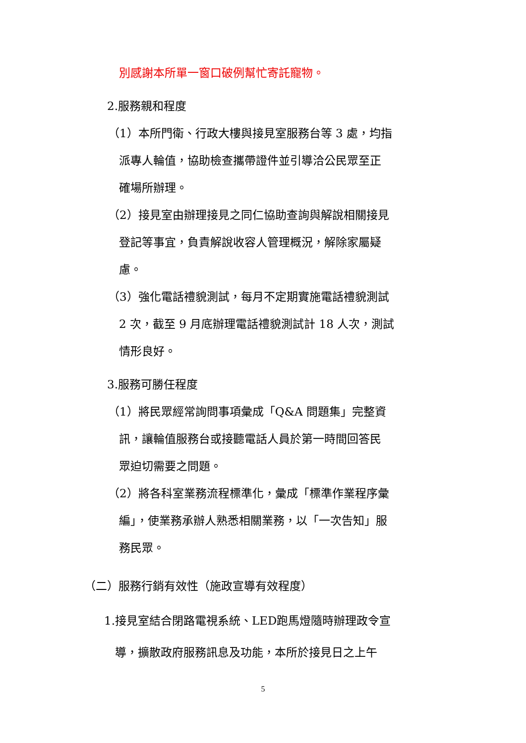別感謝本所單一窗口破例幫忙寄託寵物。
2.服務親和程度
（1）本所門衛、行政大樓與接見室服務台等 3 處，均指
派專人輪值，協助檢查攜帶證件並引導洽公民眾至正
確場所辦理。
（2）接見室由辦理接見之同仁協助查詢與解說相關接見
登記等事宜，負責解說收容人管理概況，解除家屬疑
慮。
（3）強化電話禮貌測試，每月不定期實施電話禮貌測試
2 次，截至 9 月底辦理電話禮貌測試計 18 人次，測試
情形良好。
3.服務可勝任程度
（1）將民眾經常詢問事項彙成「Q&A 問題集」完整資
訊，讓輪值服務台或接聽電話人員於第一時間回答民
眾迫切需要之問題。
（2）將各科室業務流程標準化，彙成「標準作業程序彙
編」，使業務承辦人熟悉相關業務，以「一次告知」服
務民眾。
（二）服務行銷有效性（施政宣導有效程度）
1.接見室結合閉路電視系統、LED跑馬燈隨時辦理政令宣
導，擴散政府服務訊息及功能，本所於接見日之上午
5